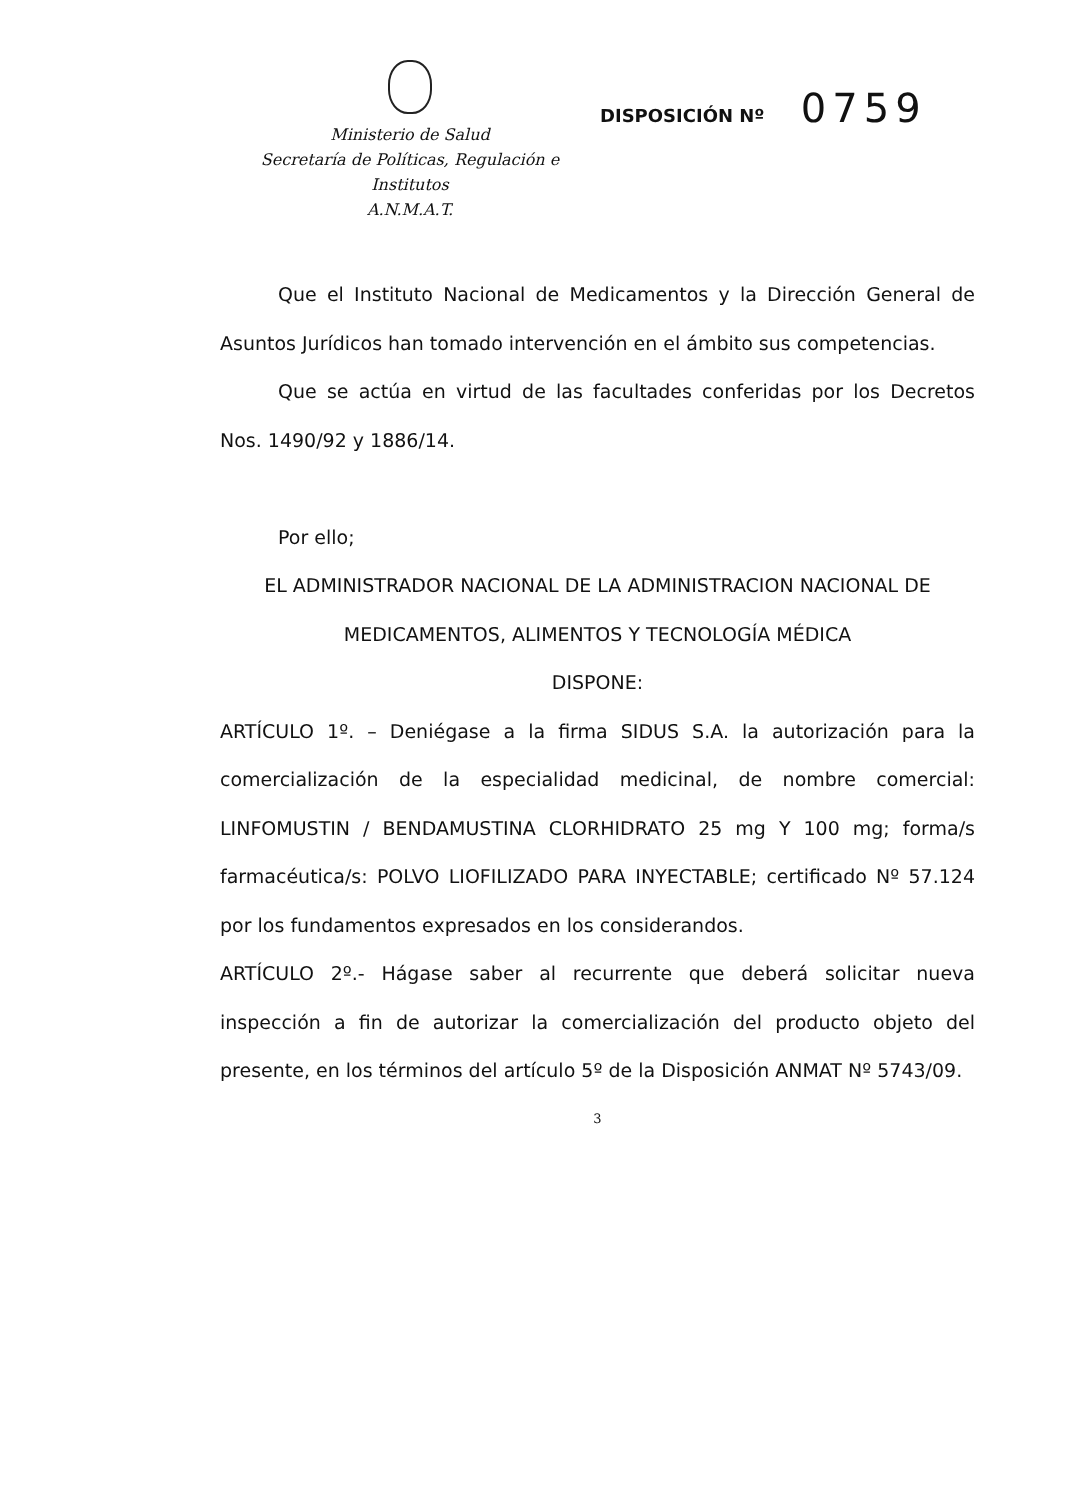Ministerio de Salud
Secretaría de Políticas, Regulación e
Institutos
A.N.M.A.T.
DISPOSICIÓN Nº 0759
Que el Instituto Nacional de Medicamentos y la Dirección General de Asuntos Jurídicos han tomado intervención en el ámbito sus competencias.
Que se actúa en virtud de las facultades conferidas por los Decretos Nos. 1490/92 y 1886/14.
Por ello;
EL ADMINISTRADOR NACIONAL DE LA ADMINISTRACION NACIONAL DE MEDICAMENTOS, ALIMENTOS Y TECNOLOGÍA MÉDICA
DISPONE:
ARTÍCULO 1º. – Deniégase a la firma SIDUS S.A. la autorización para la comercialización de la especialidad medicinal, de nombre comercial: LINFOMUSTIN / BENDAMUSTINA CLORHIDRATO 25 mg Y 100 mg; forma/s farmacéutica/s: POLVO LIOFILIZADO PARA INYECTABLE; certificado Nº 57.124 por los fundamentos expresados en los considerandos.
ARTÍCULO 2º.- Hágase saber al recurrente que deberá solicitar nueva inspección a fin de autorizar la comercialización del producto objeto del presente, en los términos del artículo 5º de la Disposición ANMAT Nº 5743/09.
3